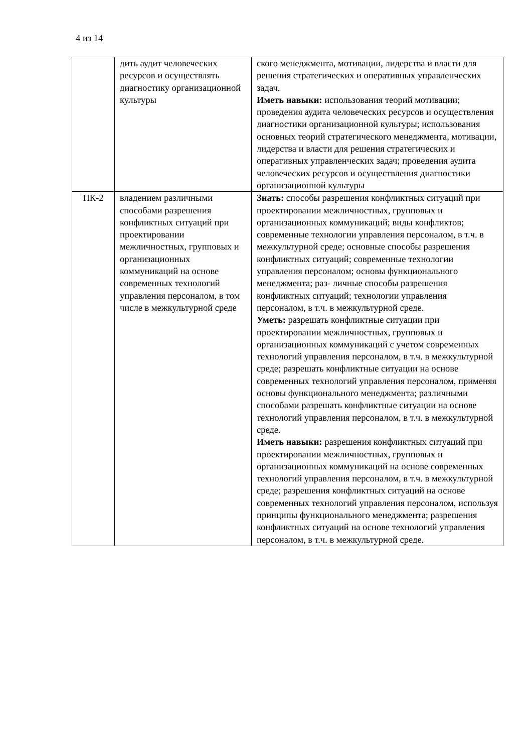4 из 14
| | дить аудит человеческих ресурсов и осуществлять диагностику организационной культуры | ского менеджмента, мотивации, лидерства и власти для решения стратегических и оперативных управленческих задач. Иметь навыки: использования теорий мотивации; проведения аудита человеческих ресурсов и осуществления диагностики организационной культуры; использования основных теорий стратегического менеджмента, мотивации, лидерства и власти для решения стратегических и оперативных управленческих задач; проведения аудита человеческих ресурсов и осуществления диагностики организационной культуры |
| ПК-2 | владением различными способами разрешения конфликтных ситуаций при проектировании межличностных, групповых и организационных коммуникаций на основе современных технологий управления персоналом, в том числе в межкультурной среде | Знать: способы разрешения конфликтных ситуаций при проектировании межличностных, групповых и организационных коммуникаций; виды конфликтов; современные технологии управления персоналом, в т.ч. в межкультурной среде; основные способы разрешения конфликтных ситуаций; современные технологии управления персоналом; основы функционального менеджмента; раз- личные способы разрешения конфликтных ситуаций; технологии управления персоналом, в т.ч. в межкультурной среде. Уметь: разрешать конфликтные ситуации при проектировании межличностных, групповых и организационных коммуникаций с учетом современных технологий управления персоналом, в т.ч. в межкультурной среде; разрешать конфликтные ситуации на основе современных технологий управления персоналом, применяя основы функционального менеджмента; различными способами разрешать конфликтные ситуации на основе технологий управления персоналом, в т.ч. в межкультурной среде. Иметь навыки: разрешения конфликтных ситуаций при проектировании межличностных, групповых и организационных коммуникаций на основе современных технологий управления персоналом, в т.ч. в межкультурной среде; разрешения конфликтных ситуаций на основе современных технологий управления персоналом, используя принципы функционального менеджмента; разрешения конфликтных ситуаций на основе технологий управления персоналом, в т.ч. в межкультурной среде. |